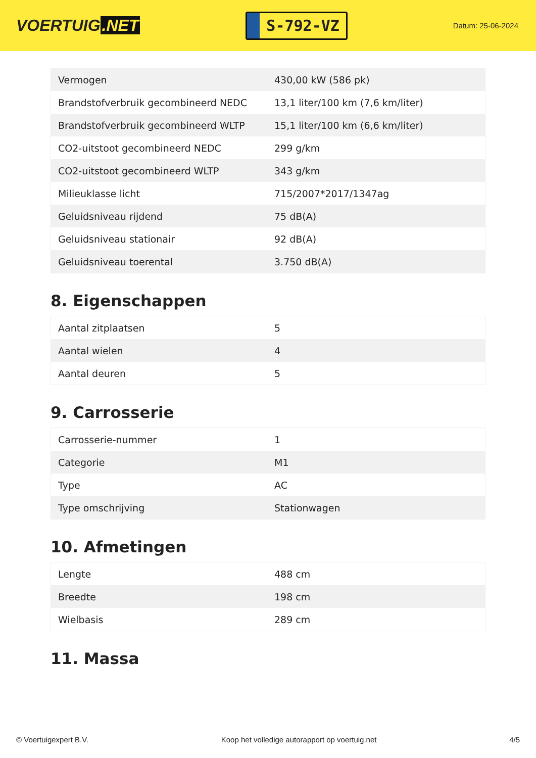VOERTUIG.NET
S-792-VZ
Datum: 25-06-2024
| Vermogen | 430,00 kW (586 pk) |
| Brandstofverbruik gecombineerd NEDC | 13,1 liter/100 km (7,6 km/liter) |
| Brandstofverbruik gecombineerd WLTP | 15,1 liter/100 km (6,6 km/liter) |
| CO2-uitstoot gecombineerd NEDC | 299 g/km |
| CO2-uitstoot gecombineerd WLTP | 343 g/km |
| Milieuklasse licht | 715/2007*2017/1347ag |
| Geluidsniveau rijdend | 75 dB(A) |
| Geluidsniveau stationair | 92 dB(A) |
| Geluidsniveau toerental | 3.750 dB(A) |
8. Eigenschappen
| Aantal zitplaatsen | 5 |
| Aantal wielen | 4 |
| Aantal deuren | 5 |
9. Carrosserie
| Carrosserie-nummer | 1 |
| Categorie | M1 |
| Type | AC |
| Type omschrijving | Stationwagen |
10. Afmetingen
| Lengte | 488 cm |
| Breedte | 198 cm |
| Wielbasis | 289 cm |
11. Massa
© Voertuigexpert B.V. Koop het volledige autorapport op voertuig.net 4/5